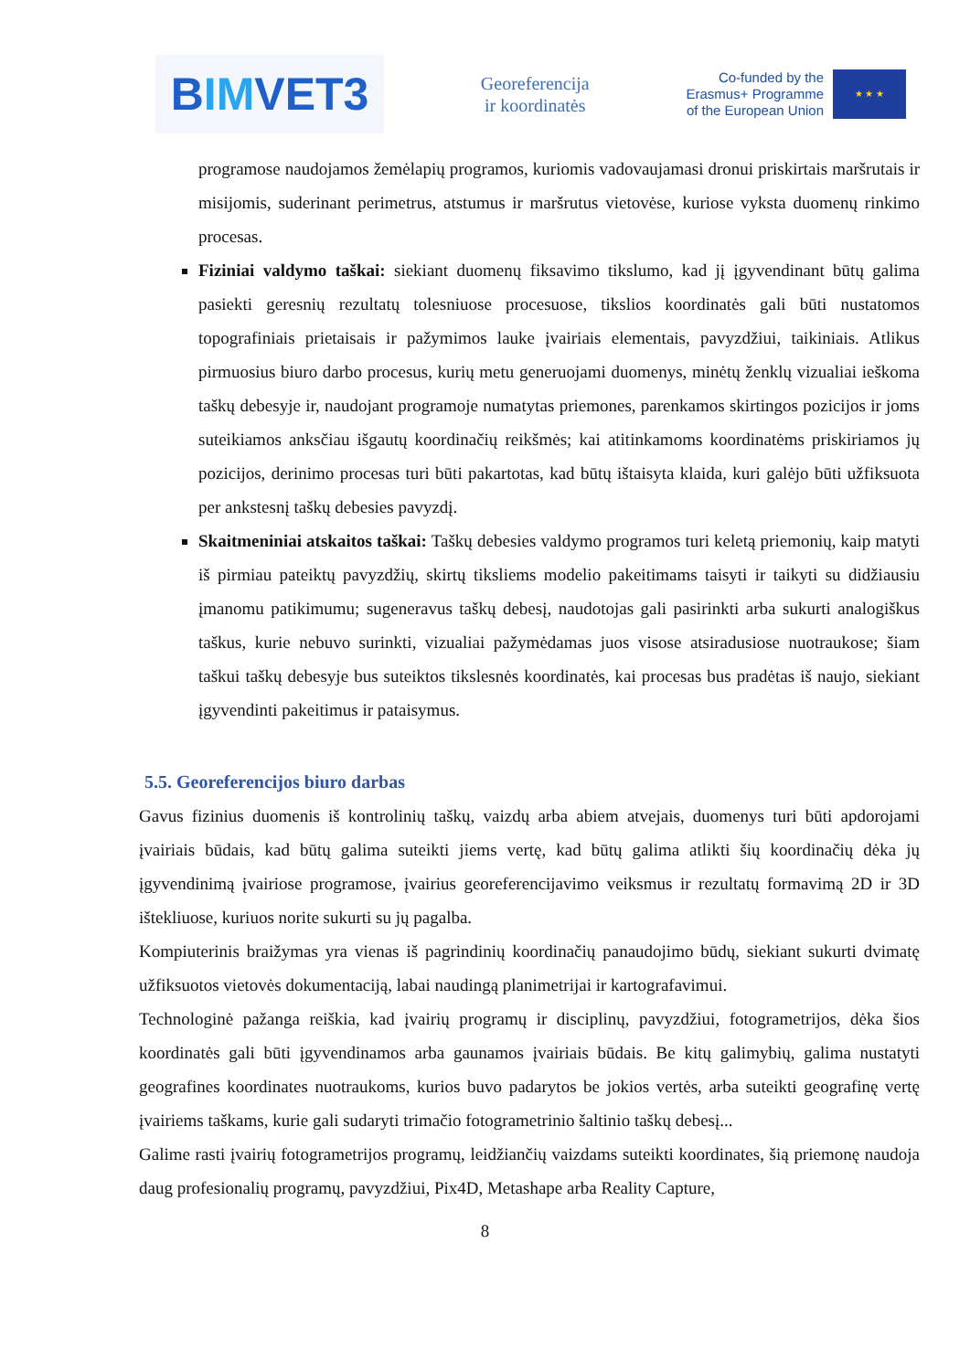B IM VET3
Georeferencija
ir koordinatės
Co-funded by the
Erasmus+ Programme
of the European Union
★ ★ ★
programose naudojamos žemėlapių programos, kuriomis vadovaujamasi dronui priskirtais maršrutais ir misijomis, suderinant perimetrus, atstumus ir maršrutus vietovėse, kuriose vyksta duomenų rinkimo procesas.
Fiziniai valdymo taškai: siekiant duomenų fiksavimo tikslumo, kad jį įgyvendinant būtų galima pasiekti geresnių rezultatų tolesniuose procesuose, tikslios koordinatės gali būti nustatomos topografiniais prietaisais ir pažymimos lauke įvairiais elementais, pavyzdžiui, taikiniais. Atlikus pirmuosius biuro darbo procesus, kurių metu generuojami duomenys, minėtų ženklų vizualiai ieškoma taškų debesyje ir, naudojant programoje numatytas priemones, parenkamos skirtingos pozicijos ir joms suteikiamos anksčiau išgautų koordinačių reikšmės; kai atitinkamoms koordinatėms priskiriamos jų pozicijos, derinimo procesas turi būti pakartotas, kad būtų ištaisyta klaida, kuri galėjo būti užfiksuota per ankstesnį taškų debesies pavyzdį.
Skaitmeniniai atskaitos taškai: Taškų debesies valdymo programos turi keletą priemonių, kaip matyti iš pirmiau pateiktų pavyzdžių, skirtų tiksliems modelio pakeitimams taisyti ir taikyti su didžiausiu įmanomu patikimumu; sugeneravus taškų debesį, naudotojas gali pasirinkti arba sukurti analogiškus taškus, kurie nebuvo surinkti, vizualiai pažymėdamas juos visose atsiradusiose nuotraukose; šiam taškui taškų debesyje bus suteiktos tikslesnės koordinatės, kai procesas bus pradėtas iš naujo, siekiant įgyvendinti pakeitimus ir pataisymus.
5.5. Georeferencijos biuro darbas
Gavus fizinius duomenis iš kontrolinių taškų, vaizdų arba abiem atvejais, duomenys turi būti apdorojami įvairiais būdais, kad būtų galima suteikti jiems vertę, kad būtų galima atlikti šių koordinačių dėka jų įgyvendinimą įvairiose programose, įvairius georeferencijavimo veiksmus ir rezultatų formavimą 2D ir 3D ištekliuose, kuriuos norite sukurti su jų pagalba.
Kompiuterinis braižymas yra vienas iš pagrindinių koordinačių panaudojimo būdų, siekiant sukurti dvimatę užfiksuotos vietovės dokumentaciją, labai naudingą planimetrijai ir kartografavimui.
Technologinė pažanga reiškia, kad įvairių programų ir disciplinų, pavyzdžiui, fotogrametrijos, dėka šios koordinatės gali būti įgyvendinamos arba gaunamos įvairiais būdais. Be kitų galimybių, galima nustatyti geografines koordinates nuotraukoms, kurios buvo padarytos be jokios vertės, arba suteikti geografinę vertę įvairiems taškams, kurie gali sudaryti trimačio fotogrametrinio šaltinio taškų debesį...
Galime rasti įvairių fotogrametrijos programų, leidžiančių vaizdams suteikti koordinates, šią priemonę naudoja daug profesionalių programų, pavyzdžiui, Pix4D, Metashape arba Reality Capture,
8